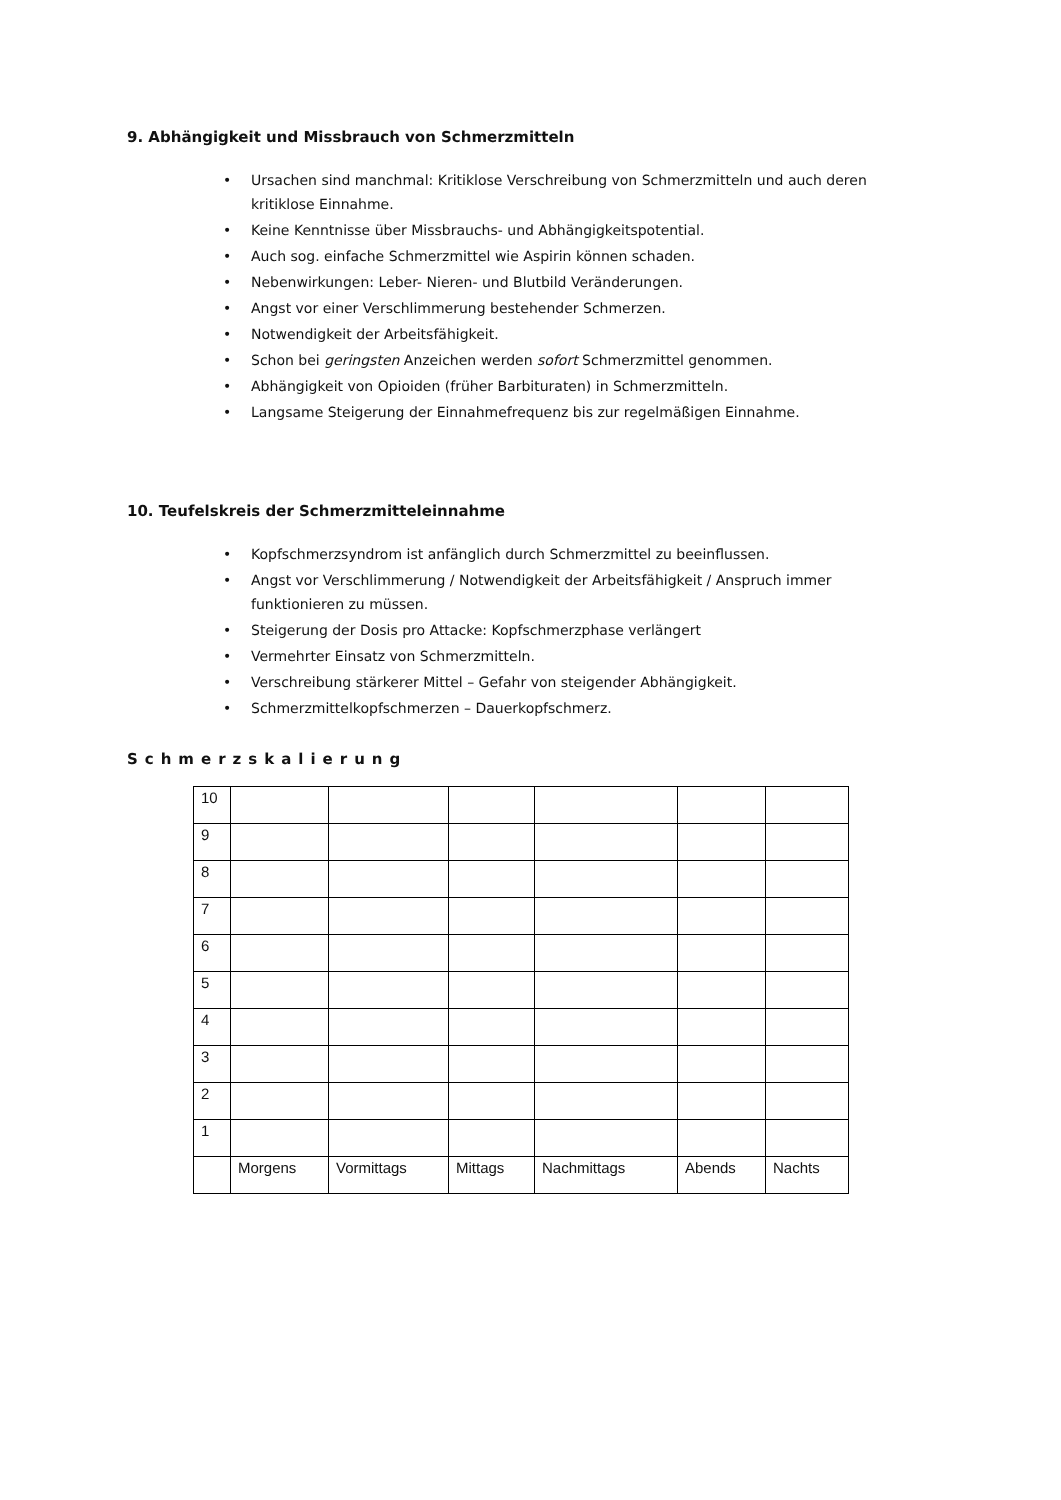9. Abhängigkeit und Missbrauch von Schmerzmitteln
• Ursachen sind manchmal: Kritiklose Verschreibung von Schmerzmitteln und auch deren kritiklose Einnahme.
• Keine Kenntnisse über Missbrauchs- und Abhängigkeitspotential.
• Auch sog. einfache Schmerzmittel wie Aspirin können schaden.
• Nebenwirkungen: Leber- Nieren- und Blutbild Veränderungen.
• Angst vor einer Verschlimmerung bestehender Schmerzen.
• Notwendigkeit der Arbeitsfähigkeit.
• Schon bei geringsten Anzeichen werden sofort Schmerzmittel genommen.
• Abhängigkeit von Opioiden (früher Barbituraten) in Schmerzmitteln.
• Langsame Steigerung der Einnahmefrequenz bis zur regelmäßigen Einnahme.
10. Teufelskreis der Schmerzmitteleinnahme
• Kopfschmerzsyndrom ist anfänglich durch Schmerzmittel zu beeinflussen.
• Angst vor Verschlimmerung / Notwendigkeit der Arbeitsfähigkeit / Anspruch immer funktionieren zu müssen.
• Steigerung der Dosis pro Attacke: Kopfschmerzphase verlängert
• Vermehrter Einsatz von Schmerzmitteln.
• Verschreibung stärkerer Mittel – Gefahr von steigender Abhängigkeit.
• Schmerzmittelkopfschmerzen – Dauerkopfschmerz.
Schmerzskalierung
| 10 | | | | | | |
| 9 | | | | | | |
| 8 | | | | | | |
| 7 | | | | | | |
| 6 | | | | | | |
| 5 | | | | | | |
| 4 | | | | | | |
| 3 | | | | | | |
| 2 | | | | | | |
| 1 | | | | | | |
| | Morgens | Vormittags | Mittags | Nachmittags | Abends | Nachts |